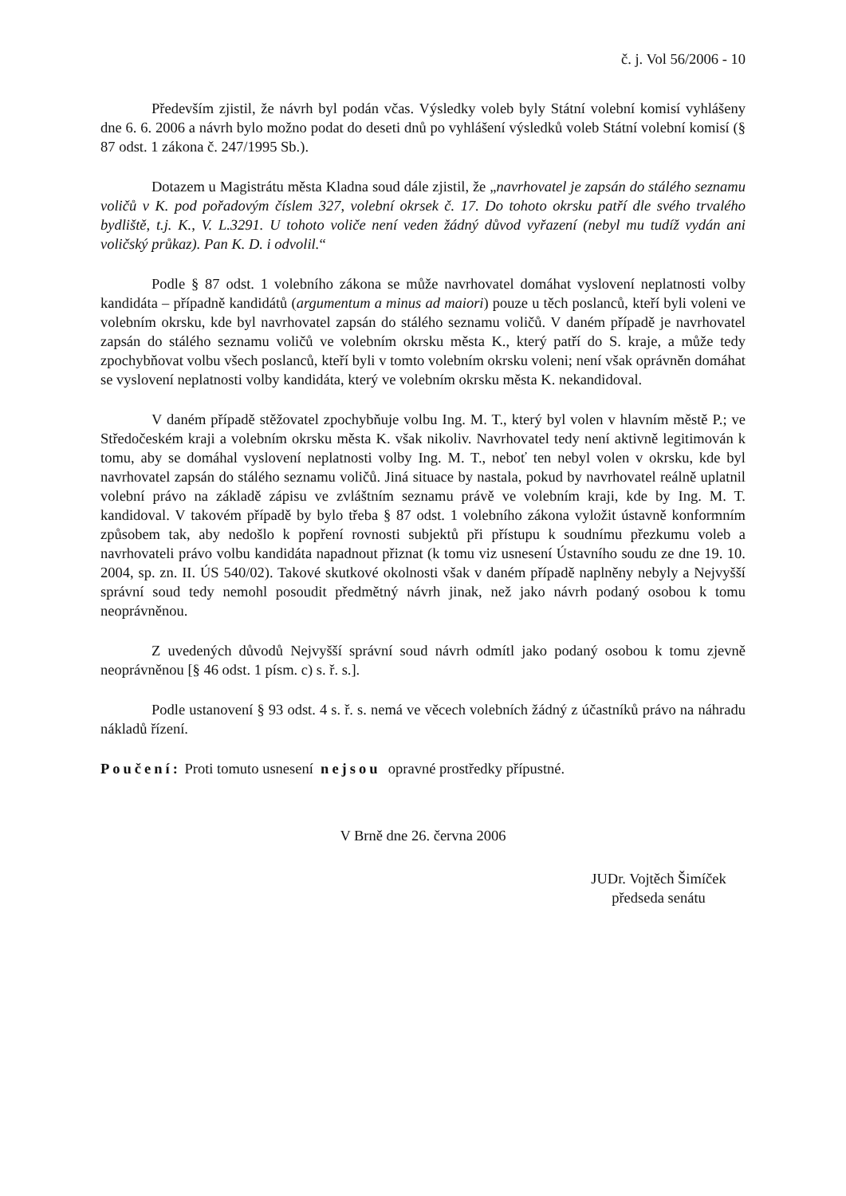č. j. Vol 56/2006 - 10
Především zjistil, že návrh byl podán včas. Výsledky voleb byly Státní volební komisí vyhlášeny dne 6. 6. 2006 a návrh bylo možno podat do deseti dnů po vyhlášení výsledků voleb Státní volební komisí (§ 87 odst. 1 zákona č. 247/1995 Sb.).
Dotazem u Magistrátu města Kladna soud dále zjistil, že „navrhovatel je zapsán do stálého seznamu voličů v K. pod pořadovým číslem 327, volební okrsek č. 17. Do tohoto okrsku patří dle svého trvalého bydliště, t.j. K., V. L.3291. U tohoto voliče není veden žádný důvod vyřazení (nebyl mu tudíž vydán ani voličský průkaz). Pan K. D. i odvolil.“
Podle § 87 odst. 1 volebního zákona se může navrhovatel domáhat vyslovení neplatnosti volby kandidáta – případně kandidátů (argumentum a minus ad maiori) pouze u těch poslanců, kteří byli voleni ve volebním okrsku, kde byl navrhovatel zapsán do stálého seznamu voličů. V daném případě je navrhovatel zapsán do stálého seznamu voličů ve volebním okrsku města K., který patří do S. kraje, a může tedy zpochybňovat volbu všech poslanců, kteří byli v tomto volebním okrsku voleni; není však oprávněn domáhat se vyslovení neplatnosti volby kandidáta, který ve volebním okrsku města K. nekandidoval.
V daném případě stěžovatel zpochybňuje volbu Ing. M. T., který byl volen v hlavním městě P.; ve Středočeském kraji a volebním okrsku města K. však nikoliv. Navrhovatel tedy není aktivně legitimován k tomu, aby se domáhal vyslovení neplatnosti volby Ing. M. T., neboť ten nebyl volen v okrsku, kde byl navrhovatel zapsán do stálého seznamu voličů. Jiná situace by nastala, pokud by navrhovatel reálně uplatnil volební právo na základě zápisu ve zvláštním seznamu právě ve volebním kraji, kde by Ing. M. T. kandidoval. V takovém případě by bylo třeba § 87 odst. 1 volebního zákona vyložit ústavně konformním způsobem tak, aby nedošlo k popření rovnosti subjektů při přístupu k soudnímu přezkumu voleb a navrhovateli právo volbu kandidáta napadnout přiznat (k tomu viz usnesení Ústavního soudu ze dne 19. 10. 2004, sp. zn. II. ÚS 540/02). Takové skutkové okolnosti však v daném případě naplněny nebyly a Nejvyšší správní soud tedy nemohl posoudit předmětný návrh jinak, než jako návrh podaný osobou k tomu neoprávněnou.
Z uvedených důvodů Nejvyšší správní soud návrh odmítl jako podaný osobou k tomu zjevně neoprávněnou [§ 46 odst. 1 písm. c) s. ř. s.].
Podle ustanovení § 93 odst. 4 s. ř. s. nemá ve věcech volebních žádný z účastníků právo na náhradu nákladů řízení.
Poučení: Proti tomuto usnesení nejsou opravné prostředky přípustné.
V Brně dne 26. června 2006
JUDr. Vojtěch Šimíček
předseda senátu